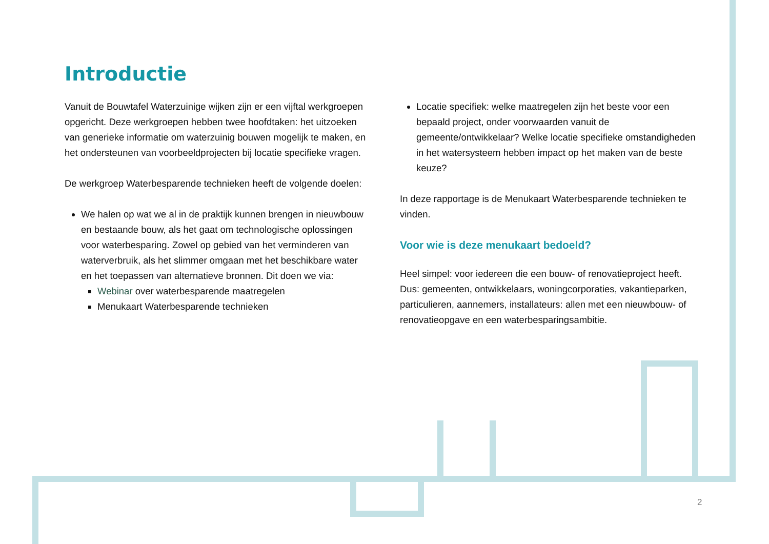Introductie
Vanuit de Bouwtafel Waterzuinige wijken zijn er een vijftal werkgroepen opgericht. Deze werkgroepen hebben twee hoofdtaken: het uitzoeken van generieke informatie om waterzuinig bouwen mogelijk te maken, en het ondersteunen van voorbeeldprojecten bij locatie specifieke vragen.
De werkgroep Waterbesparende technieken heeft de volgende doelen:
We halen op wat we al in de praktijk kunnen brengen in nieuwbouw en bestaande bouw, als het gaat om technologische oplossingen voor waterbesparing. Zowel op gebied van het verminderen van waterverbruik, als het slimmer omgaan met het beschikbare water en het toepassen van alternatieve bronnen. Dit doen we via:
Webinar over waterbesparende maatregelen
Menukaart Waterbesparende technieken
Locatie specifiek: welke maatregelen zijn het beste voor een bepaald project, onder voorwaarden vanuit de gemeente/ontwikkelaar? Welke locatie specifieke omstandigheden in het watersysteem hebben impact op het maken van de beste keuze?
In deze rapportage is de Menukaart Waterbesparende technieken te vinden.
Voor wie is deze menukaart bedoeld?
Heel simpel: voor iedereen die een bouw- of renovatieproject heeft. Dus: gemeenten, ontwikkelaars, woningcorporaties, vakantieparken, particulieren, aannemers, installateurs: allen met een nieuwbouw- of renovatieopgave en een waterbesparingsambitie.
2